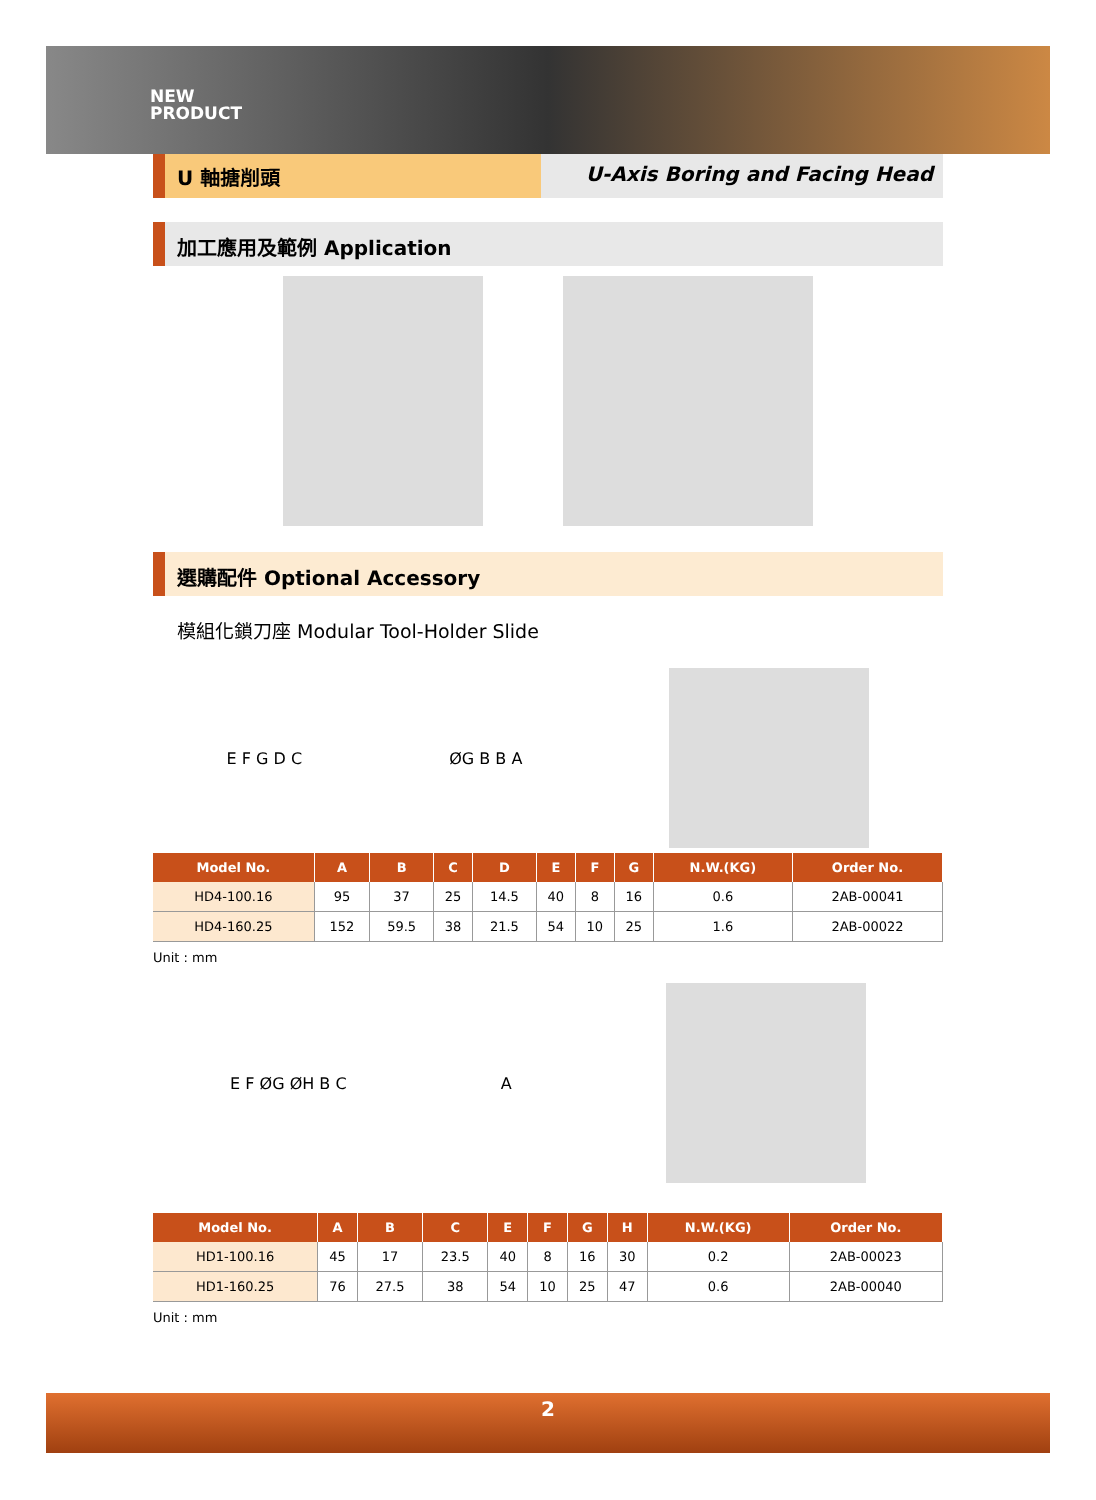NEW
PRODUCT
U 軸搪削頭 U-Axis Boring and Facing Head
加工應用及範例 Application
選購配件 Optional Accessory
模組化鎖刀座 Modular Tool-Holder Slide
E F G D C ØG B B A
| Model No. | A | B | C | D | E | F | G | N.W.(KG) | Order No. |
| --- | --- | --- | --- | --- | --- | --- | --- | --- | --- |
| HD4-100.16 | 95 | 37 | 25 | 14.5 | 40 | 8 | 16 | 0.6 | 2AB-00041 |
| HD4-160.25 | 152 | 59.5 | 38 | 21.5 | 54 | 10 | 25 | 1.6 | 2AB-00022 |
Unit : mm
E F ØG ØH B C A
| Model No. | A | B | C | E | F | G | H | N.W.(KG) | Order No. |
| --- | --- | --- | --- | --- | --- | --- | --- | --- | --- |
| HD1-100.16 | 45 | 17 | 23.5 | 40 | 8 | 16 | 30 | 0.2 | 2AB-00023 |
| HD1-160.25 | 76 | 27.5 | 38 | 54 | 10 | 25 | 47 | 0.6 | 2AB-00040 |
Unit : mm
2